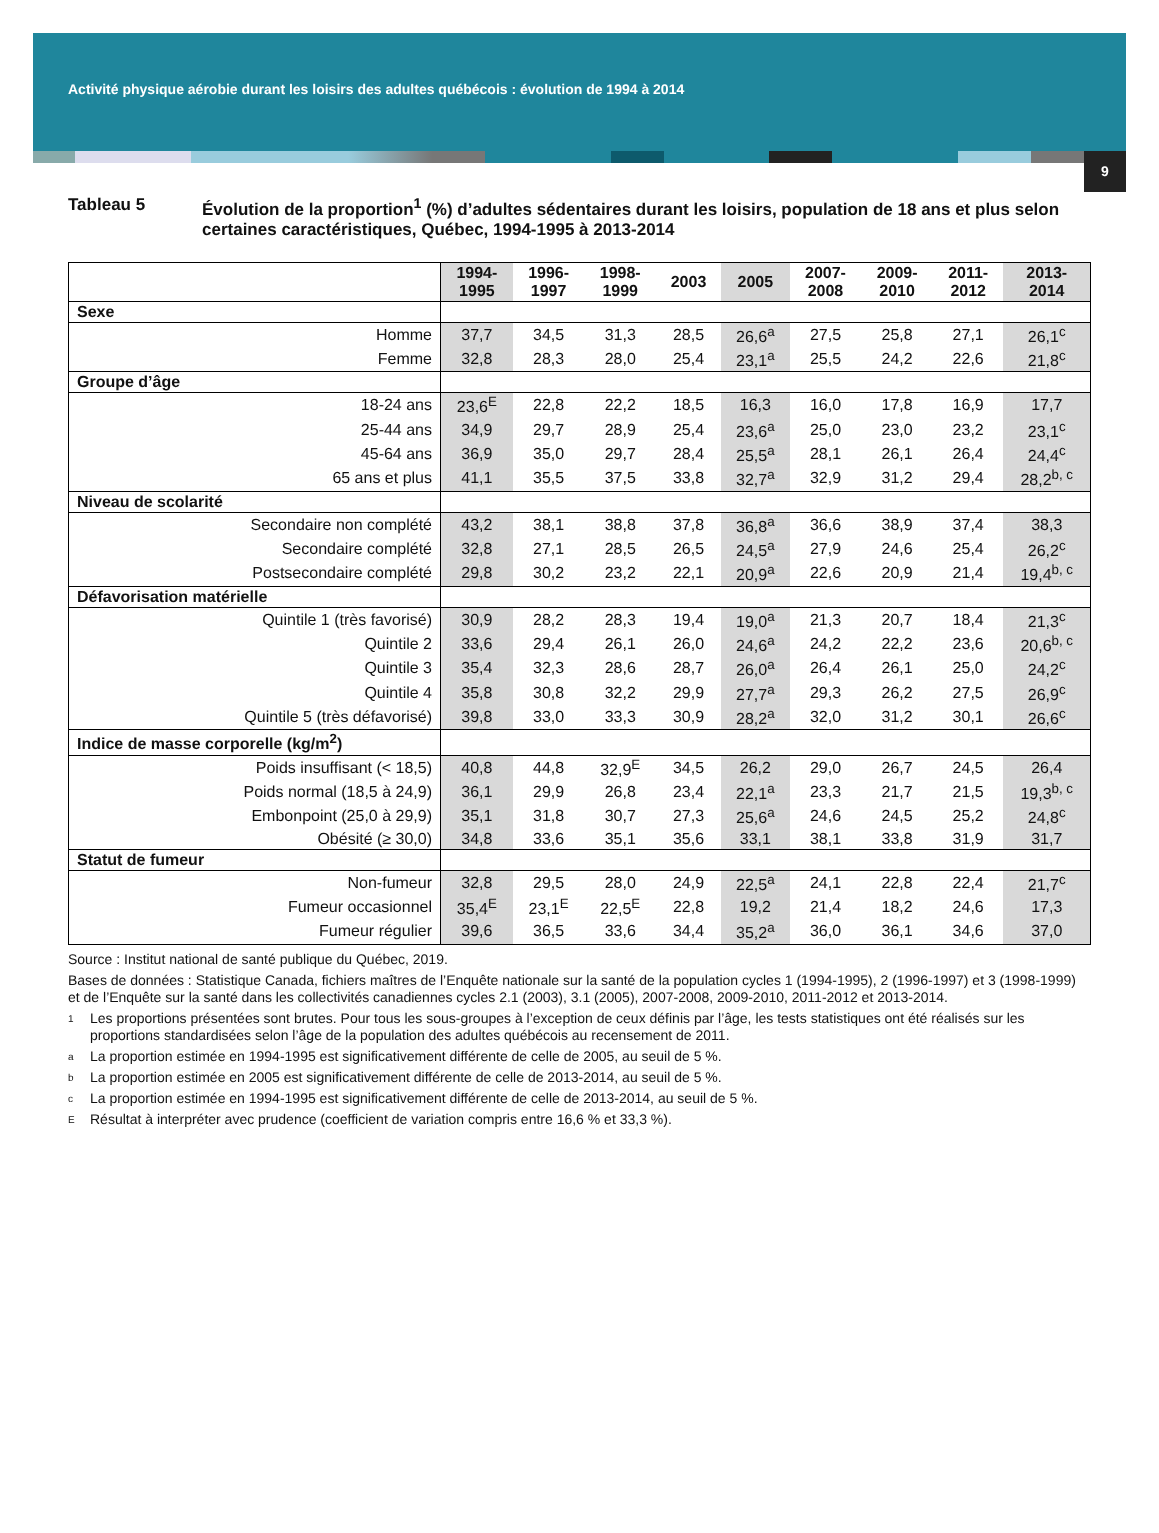Activité physique aérobie durant les loisirs des adultes québécois : évolution de 1994 à 2014
9
Tableau 5 Évolution de la proportion<sup>1</sup> (%) d’adultes sédentaires durant les loisirs, population de 18 ans et plus selon certaines caractéristiques, Québec, 1994-1995 à 2013-2014
| | 1994- 1995 | 1996- 1997 | 1998- 1999 | 2003 | 2005 | 2007- 2008 | 2009- 2010 | 2011- 2012 | 2013- 2014 |
| --- | --- | --- | --- | --- | --- | --- | --- | --- | --- |
| Sexe | | | | | | | | | |
| Homme | 37,7 | 34,5 | 31,3 | 28,5 | 26,6<sup>a</sup> | 27,5 | 25,8 | 27,1 | 26,1<sup>c</sup> |
| Femme | 32,8 | 28,3 | 28,0 | 25,4 | 23,1<sup>a</sup> | 25,5 | 24,2 | 22,6 | 21,8<sup>c</sup> |
| Groupe d’âge | | | | | | | | | |
| 18-24 ans | 23,6<sup>E</sup> | 22,8 | 22,2 | 18,5 | 16,3 | 16,0 | 17,8 | 16,9 | 17,7 |
| 25-44 ans | 34,9 | 29,7 | 28,9 | 25,4 | 23,6<sup>a</sup> | 25,0 | 23,0 | 23,2 | 23,1<sup>c</sup> |
| 45-64 ans | 36,9 | 35,0 | 29,7 | 28,4 | 25,5<sup>a</sup> | 28,1 | 26,1 | 26,4 | 24,4<sup>c</sup> |
| 65 ans et plus | 41,1 | 35,5 | 37,5 | 33,8 | 32,7<sup>a</sup> | 32,9 | 31,2 | 29,4 | 28,2<sup>b, c</sup> |
| Niveau de scolarité | | | | | | | | | |
| Secondaire non complété | 43,2 | 38,1 | 38,8 | 37,8 | 36,8<sup>a</sup> | 36,6 | 38,9 | 37,4 | 38,3 |
| Secondaire complété | 32,8 | 27,1 | 28,5 | 26,5 | 24,5<sup>a</sup> | 27,9 | 24,6 | 25,4 | 26,2<sup>c</sup> |
| Postsecondaire complété | 29,8 | 30,2 | 23,2 | 22,1 | 20,9<sup>a</sup> | 22,6 | 20,9 | 21,4 | 19,4<sup>b, c</sup> |
| Défavorisation matérielle | | | | | | | | | |
| Quintile 1 (très favorisé) | 30,9 | 28,2 | 28,3 | 19,4 | 19,0<sup>a</sup> | 21,3 | 20,7 | 18,4 | 21,3<sup>c</sup> |
| Quintile 2 | 33,6 | 29,4 | 26,1 | 26,0 | 24,6<sup>a</sup> | 24,2 | 22,2 | 23,6 | 20,6<sup>b, c</sup> |
| Quintile 3 | 35,4 | 32,3 | 28,6 | 28,7 | 26,0<sup>a</sup> | 26,4 | 26,1 | 25,0 | 24,2<sup>c</sup> |
| Quintile 4 | 35,8 | 30,8 | 32,2 | 29,9 | 27,7<sup>a</sup> | 29,3 | 26,2 | 27,5 | 26,9<sup>c</sup> |
| Quintile 5 (très défavorisé) | 39,8 | 33,0 | 33,3 | 30,9 | 28,2<sup>a</sup> | 32,0 | 31,2 | 30,1 | 26,6<sup>c</sup> |
| Indice de masse corporelle (kg/m<sup>2</sup>) | | | | | | | | | |
| Poids insuffisant (< 18,5) | 40,8 | 44,8 | 32,9<sup>E</sup> | 34,5 | 26,2 | 29,0 | 26,7 | 24,5 | 26,4 |
| Poids normal (18,5 à 24,9) | 36,1 | 29,9 | 26,8 | 23,4 | 22,1<sup>a</sup> | 23,3 | 21,7 | 21,5 | 19,3<sup>b, c</sup> |
| Embonpoint (25,0 à 29,9) | 35,1 | 31,8 | 30,7 | 27,3 | 25,6<sup>a</sup> | 24,6 | 24,5 | 25,2 | 24,8<sup>c</sup> |
| Obésité (≥ 30,0) | 34,8 | 33,6 | 35,1 | 35,6 | 33,1 | 38,1 | 33,8 | 31,9 | 31,7 |
| Statut de fumeur | | | | | | | | | |
| Non-fumeur | 32,8 | 29,5 | 28,0 | 24,9 | 22,5<sup>a</sup> | 24,1 | 22,8 | 22,4 | 21,7<sup>c</sup> |
| Fumeur occasionnel | 35,4<sup>E</sup> | 23,1<sup>E</sup> | 22,5<sup>E</sup> | 22,8 | 19,2 | 21,4 | 18,2 | 24,6 | 17,3 |
| Fumeur régulier | 39,6 | 36,5 | 33,6 | 34,4 | 35,2<sup>a</sup> | 36,0 | 36,1 | 34,6 | 37,0 |
Source : Institut national de santé publique du Québec, 2019.
Bases de données : Statistique Canada, fichiers maîtres de l’Enquête nationale sur la santé de la population cycles 1 (1994-1995), 2 (1996-1997) et 3 (1998-1999) et de l’Enquête sur la santé dans les collectivités canadiennes cycles 2.1 (2003), 3.1 (2005), 2007-2008, 2009-2010, 2011-2012 et 2013-2014.
1 Les proportions présentées sont brutes. Pour tous les sous-groupes à l’exception de ceux définis par l’âge, les tests statistiques ont été réalisés sur les proportions standardisées selon l’âge de la population des adultes québécois au recensement de 2011.
a La proportion estimée en 1994-1995 est significativement différente de celle de 2005, au seuil de 5 %.
b La proportion estimée en 2005 est significativement différente de celle de 2013-2014, au seuil de 5 %.
c La proportion estimée en 1994-1995 est significativement différente de celle de 2013-2014, au seuil de 5 %.
E Résultat à interpréter avec prudence (coefficient de variation compris entre 16,6 % et 33,3 %).